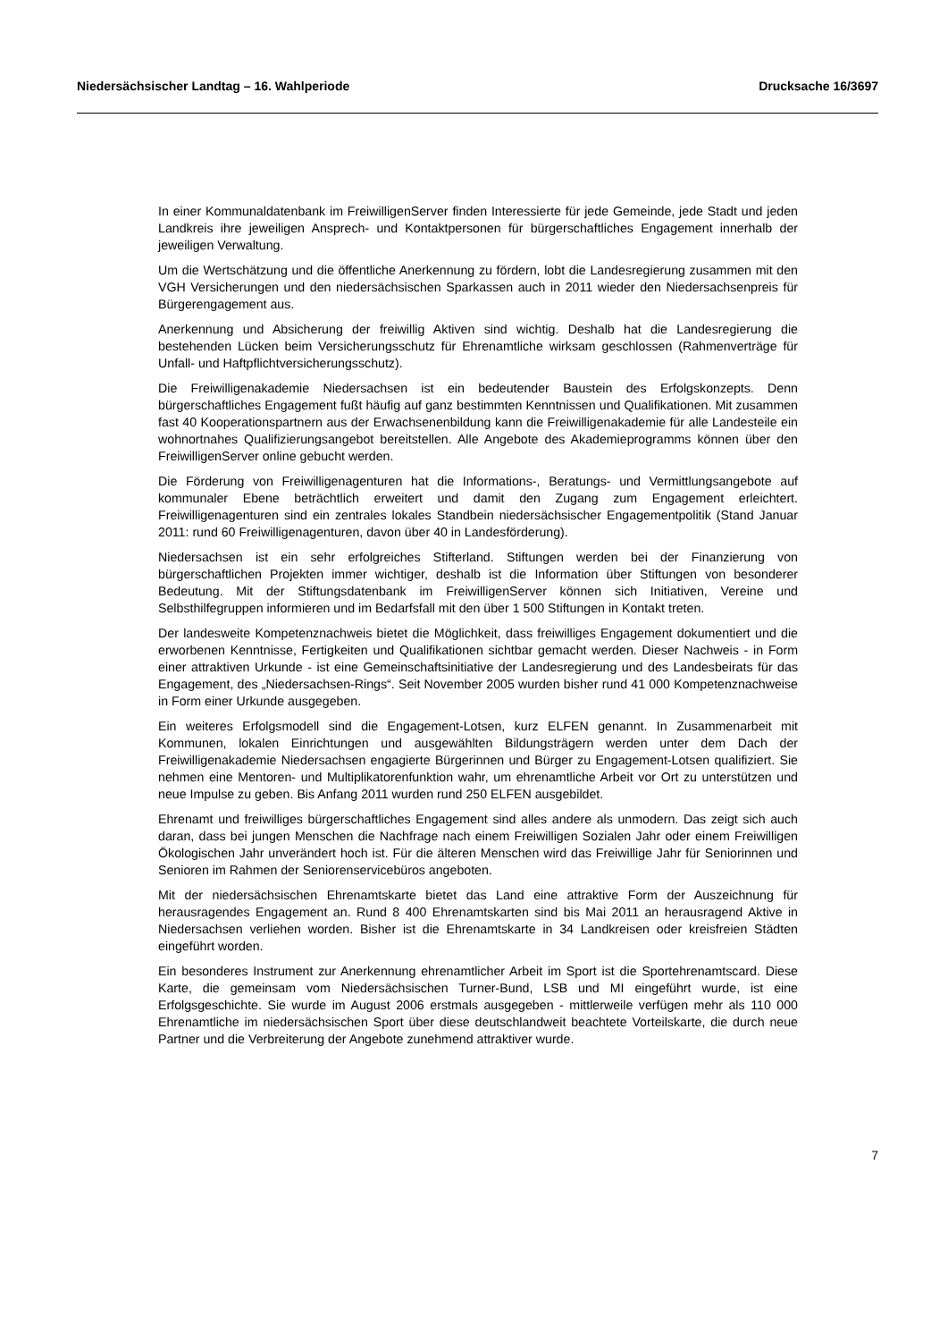Niedersächsischer Landtag – 16. Wahlperiode Drucksache 16/3697
In einer Kommunaldatenbank im FreiwilligenServer finden Interessierte für jede Gemeinde, jede Stadt und jeden Landkreis ihre jeweiligen Ansprech- und Kontaktpersonen für bürgerschaftliches Engagement innerhalb der jeweiligen Verwaltung.
Um die Wertschätzung und die öffentliche Anerkennung zu fördern, lobt die Landesregierung zusammen mit den VGH Versicherungen und den niedersächsischen Sparkassen auch in 2011 wieder den Niedersachsenpreis für Bürgerengagement aus.
Anerkennung und Absicherung der freiwillig Aktiven sind wichtig. Deshalb hat die Landesregierung die bestehenden Lücken beim Versicherungsschutz für Ehrenamtliche wirksam geschlossen (Rahmenverträge für Unfall- und Haftpflichtversicherungsschutz).
Die Freiwilligenakademie Niedersachsen ist ein bedeutender Baustein des Erfolgskonzepts. Denn bürgerschaftliches Engagement fußt häufig auf ganz bestimmten Kenntnissen und Qualifikationen. Mit zusammen fast 40 Kooperationspartnern aus der Erwachsenenbildung kann die Freiwilligenakademie für alle Landesteile ein wohnortnahes Qualifizierungsangebot bereitstellen. Alle Angebote des Akademieprogramms können über den FreiwilligenServer online gebucht werden.
Die Förderung von Freiwilligenagenturen hat die Informations-, Beratungs- und Vermittlungsangebote auf kommunaler Ebene beträchtlich erweitert und damit den Zugang zum Engagement erleichtert. Freiwilligenagenturen sind ein zentrales lokales Standbein niedersächsischer Engagementpolitik (Stand Januar 2011: rund 60 Freiwilligenagenturen, davon über 40 in Landesförderung).
Niedersachsen ist ein sehr erfolgreiches Stifterland. Stiftungen werden bei der Finanzierung von bürgerschaftlichen Projekten immer wichtiger, deshalb ist die Information über Stiftungen von besonderer Bedeutung. Mit der Stiftungsdatenbank im FreiwilligenServer können sich Initiativen, Vereine und Selbsthilfegruppen informieren und im Bedarfsfall mit den über 1 500 Stiftungen in Kontakt treten.
Der landesweite Kompetenznachweis bietet die Möglichkeit, dass freiwilliges Engagement dokumentiert und die erworbenen Kenntnisse, Fertigkeiten und Qualifikationen sichtbar gemacht werden. Dieser Nachweis - in Form einer attraktiven Urkunde - ist eine Gemeinschaftsinitiative der Landesregierung und des Landesbeirats für das Engagement, des „Niedersachsen-Rings“. Seit November 2005 wurden bisher rund 41 000 Kompetenznachweise in Form einer Urkunde ausgegeben.
Ein weiteres Erfolgsmodell sind die Engagement-Lotsen, kurz ELFEN genannt. In Zusammenarbeit mit Kommunen, lokalen Einrichtungen und ausgewählten Bildungsträgern werden unter dem Dach der Freiwilligenakademie Niedersachsen engagierte Bürgerinnen und Bürger zu Engagement-Lotsen qualifiziert. Sie nehmen eine Mentoren- und Multiplikatorenfunktion wahr, um ehrenamtliche Arbeit vor Ort zu unterstützen und neue Impulse zu geben. Bis Anfang 2011 wurden rund 250 ELFEN ausgebildet.
Ehrenamt und freiwilliges bürgerschaftliches Engagement sind alles andere als unmodern. Das zeigt sich auch daran, dass bei jungen Menschen die Nachfrage nach einem Freiwilligen Sozialen Jahr oder einem Freiwilligen Ökologischen Jahr unverändert hoch ist. Für die älteren Menschen wird das Freiwillige Jahr für Seniorinnen und Senioren im Rahmen der Seniorenservicebüros angeboten.
Mit der niedersächsischen Ehrenamtskarte bietet das Land eine attraktive Form der Auszeichnung für herausragendes Engagement an. Rund 8 400 Ehrenamtskarten sind bis Mai 2011 an herausragend Aktive in Niedersachsen verliehen worden. Bisher ist die Ehrenamtskarte in 34 Landkreisen oder kreisfreien Städten eingeführt worden.
Ein besonderes Instrument zur Anerkennung ehrenamtlicher Arbeit im Sport ist die Sportehrenamtscard. Diese Karte, die gemeinsam vom Niedersächsischen Turner-Bund, LSB und MI eingeführt wurde, ist eine Erfolgsgeschichte. Sie wurde im August 2006 erstmals ausgegeben - mittlerweile verfügen mehr als 110 000 Ehrenamtliche im niedersächsischen Sport über diese deutschlandweit beachtete Vorteilskarte, die durch neue Partner und die Verbreiterung der Angebote zunehmend attraktiver wurde.
7